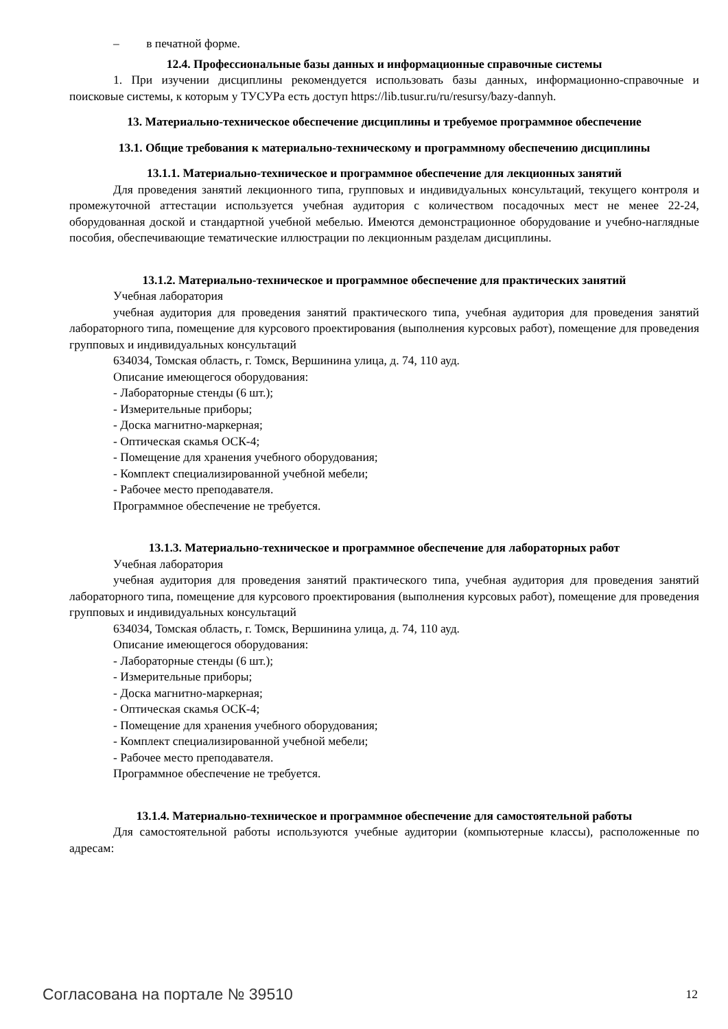– в печатной форме.
12.4. Профессиональные базы данных и информационные справочные системы
1. При изучении дисциплины рекомендуется использовать базы данных, информационно-справочные и поисковые системы, к которым у ТУСУРа есть доступ https://lib.tusur.ru/ru/resursy/bazy-dannyh.
13. Материально-техническое обеспечение дисциплины и требуемое программное обеспечение
13.1. Общие требования к материально-техническому и программному обеспечению дисциплины
13.1.1. Материально-техническое и программное обеспечение для лекционных занятий
Для проведения занятий лекционного типа, групповых и индивидуальных консультаций, текущего контроля и промежуточной аттестации используется учебная аудитория с количеством посадочных мест не менее 22-24, оборудованная доской и стандартной учебной мебелью. Имеются демонстрационное оборудование и учебно-наглядные пособия, обеспечивающие тематические иллюстрации по лекционным разделам дисциплины.
13.1.2. Материально-техническое и программное обеспечение для практических занятий
Учебная лаборатория
учебная аудитория для проведения занятий практического типа, учебная аудитория для проведения занятий лабораторного типа, помещение для курсового проектирования (выполнения курсовых работ), помещение для проведения групповых и индивидуальных консультаций
634034, Томская область, г. Томск, Вершинина улица, д. 74, 110 ауд.
Описание имеющегося оборудования:
- Лабораторные стенды (6 шт.);
- Измерительные приборы;
- Доска магнитно-маркерная;
- Оптическая скамья ОСК-4;
- Помещение для хранения учебного оборудования;
- Комплект специализированной учебной мебели;
- Рабочее место преподавателя.
Программное обеспечение не требуется.
13.1.3. Материально-техническое и программное обеспечение для лабораторных работ
Учебная лаборатория
учебная аудитория для проведения занятий практического типа, учебная аудитория для проведения занятий лабораторного типа, помещение для курсового проектирования (выполнения курсовых работ), помещение для проведения групповых и индивидуальных консультаций
634034, Томская область, г. Томск, Вершинина улица, д. 74, 110 ауд.
Описание имеющегося оборудования:
- Лабораторные стенды (6 шт.);
- Измерительные приборы;
- Доска магнитно-маркерная;
- Оптическая скамья ОСК-4;
- Помещение для хранения учебного оборудования;
- Комплект специализированной учебной мебели;
- Рабочее место преподавателя.
Программное обеспечение не требуется.
13.1.4. Материально-техническое и программное обеспечение для самостоятельной работы
Для самостоятельной работы используются учебные аудитории (компьютерные классы), расположенные по адресам:
Согласована на портале № 39510 12